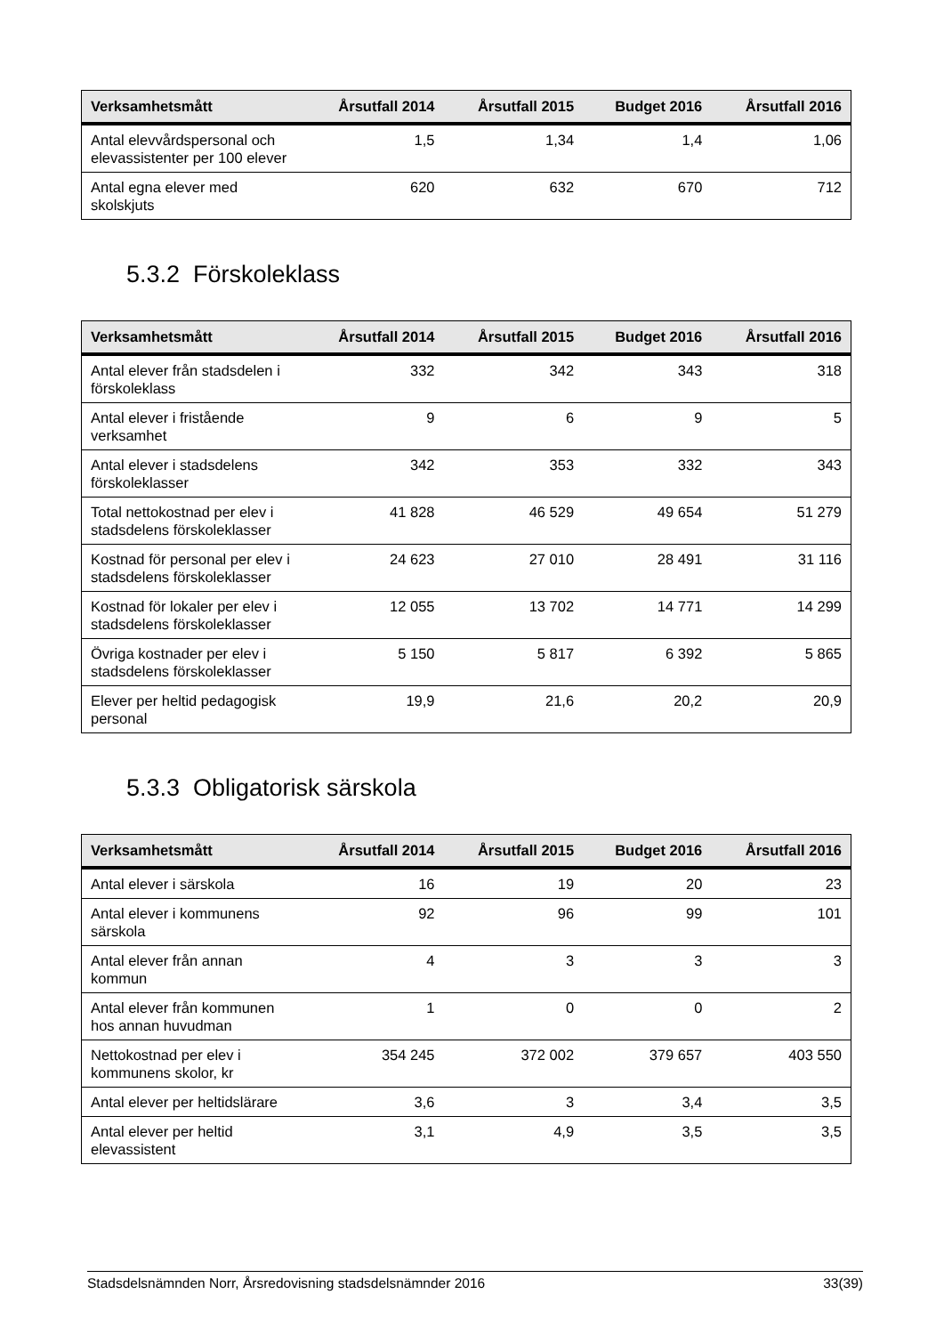| Verksamhetsmått | Årsutfall 2014 | Årsutfall 2015 | Budget 2016 | Årsutfall 2016 |
| --- | --- | --- | --- | --- |
| Antal elevvårdspersonal och elevassistenter per 100 elever | 1,5 | 1,34 | 1,4 | 1,06 |
| Antal egna elever med skolskjuts | 620 | 632 | 670 | 712 |
5.3.2 Förskoleklass
| Verksamhetsmått | Årsutfall 2014 | Årsutfall 2015 | Budget 2016 | Årsutfall 2016 |
| --- | --- | --- | --- | --- |
| Antal elever från stadsdelen i förskoleklass | 332 | 342 | 343 | 318 |
| Antal elever i fristående verksamhet | 9 | 6 | 9 | 5 |
| Antal elever i stadsdelens förskoleklasser | 342 | 353 | 332 | 343 |
| Total nettokostnad per elev i stadsdelens förskoleklasser | 41 828 | 46 529 | 49 654 | 51 279 |
| Kostnad för personal per elev i stadsdelens förskoleklasser | 24 623 | 27 010 | 28 491 | 31 116 |
| Kostnad för lokaler per elev i stadsdelens förskoleklasser | 12 055 | 13 702 | 14 771 | 14 299 |
| Övriga kostnader per elev i stadsdelens förskoleklasser | 5 150 | 5 817 | 6 392 | 5 865 |
| Elever per heltid pedagogisk personal | 19,9 | 21,6 | 20,2 | 20,9 |
5.3.3 Obligatorisk särskola
| Verksamhetsmått | Årsutfall 2014 | Årsutfall 2015 | Budget 2016 | Årsutfall 2016 |
| --- | --- | --- | --- | --- |
| Antal elever i särskola | 16 | 19 | 20 | 23 |
| Antal elever i kommunens särskola | 92 | 96 | 99 | 101 |
| Antal elever från annan kommun | 4 | 3 | 3 | 3 |
| Antal elever från kommunen hos annan huvudman | 1 | 0 | 0 | 2 |
| Nettokostnad per elev i kommunens skolor, kr | 354 245 | 372 002 | 379 657 | 403 550 |
| Antal elever per heltidslärare | 3,6 | 3 | 3,4 | 3,5 |
| Antal elever per heltid elevassistent | 3,1 | 4,9 | 3,5 | 3,5 |
Stadsdelsnämnden Norr, Årsredovisning stadsdelsnämnder 2016 33(39)